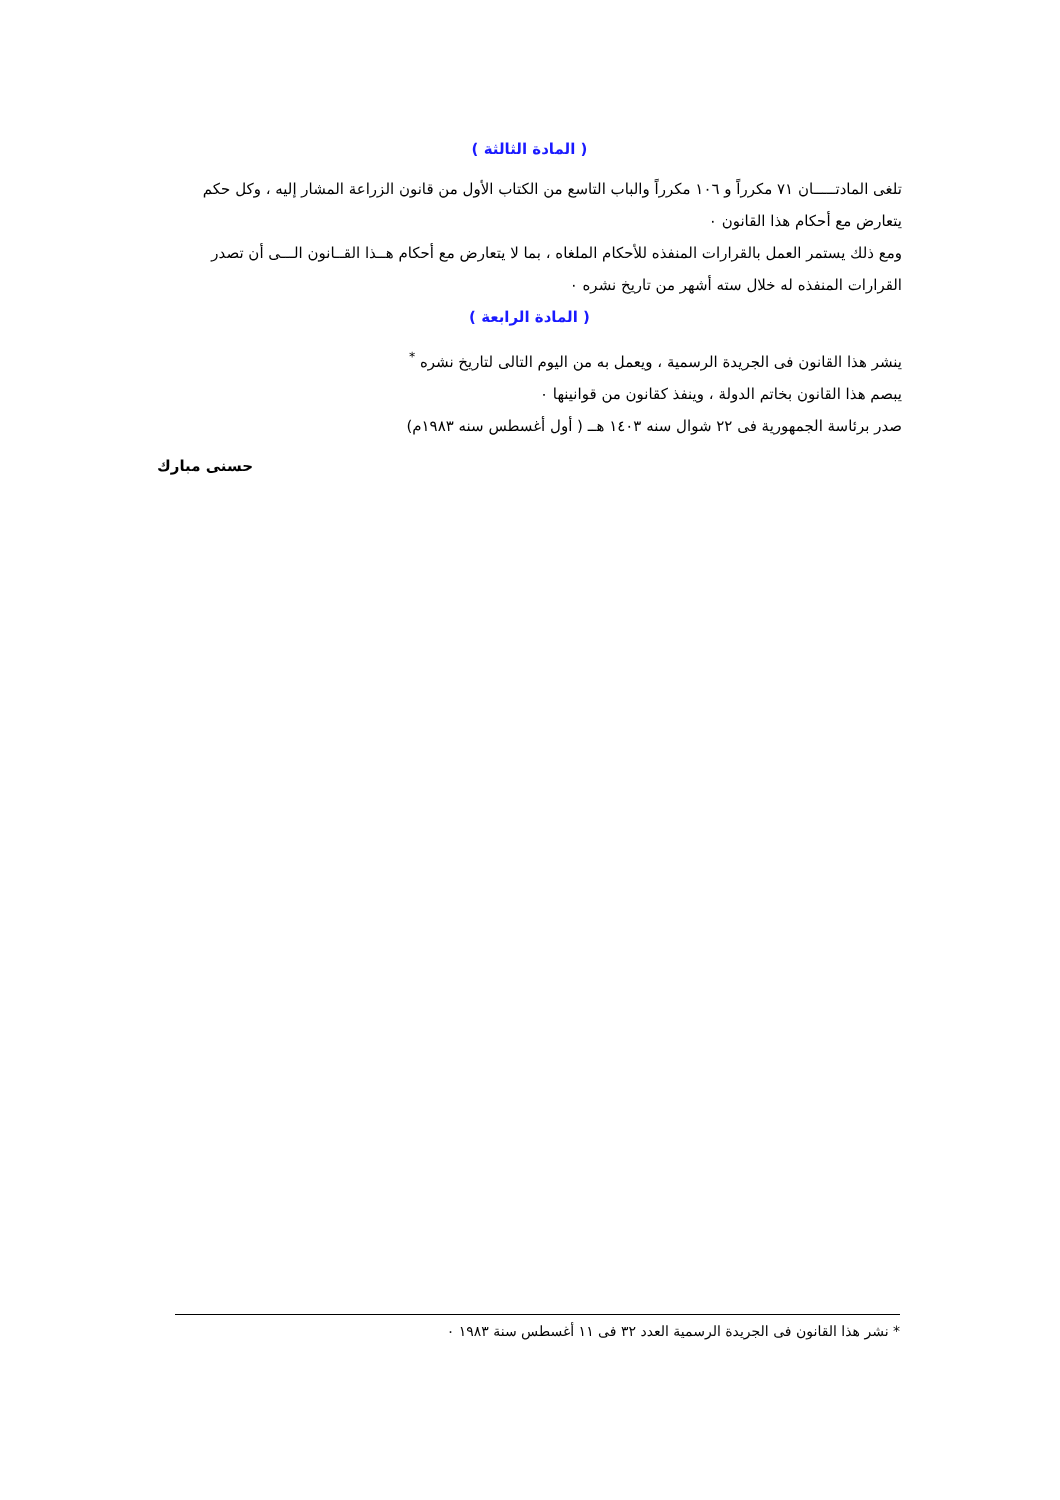( المادة الثالثة )
تلغى المادتـــــان ٧١ مكرراً و ١٠٦ مكرراً والباب التاسع من الكتاب الأول من قانون الزراعة المشار إليه ، وكل حكم يتعارض مع أحكام هذا القانون ٠
ومع ذلك يستمر العمل بالقرارات المنفذه للأحكام الملغاه ، بما لا يتعارض مع أحكام هــذا القــانون الـــى أن تصدر القرارات المنفذه له خلال سته أشهر من تاريخ نشره ٠
( المادة الرابعة )
ينشر هذا القانون فى الجريدة الرسمية ، ويعمل به من اليوم التالى لتاريخ نشره <sup>*</sup>
يبصم هذا القانون بخاتم الدولة ، وينفذ كقانون من قوانينها ٠
صدر برئاسة الجمهورية فى ٢٢ شوال سنه ١٤٠٣ هــ ( أول أغسطس سنه ١٩٨٣م)
حسنى مبارك
* نشر هذا القانون فى الجريدة الرسمية العدد ٣٢ فى ١١ أغسطس سنة ١٩٨٣ ٠